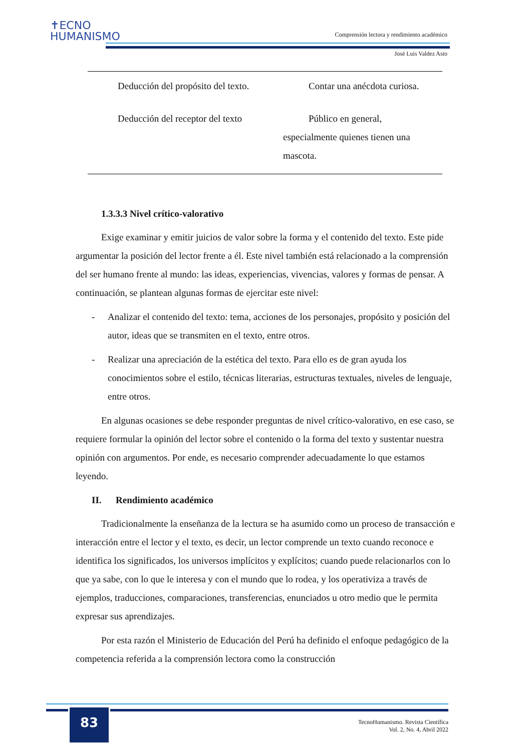✝ECNO
HUMANISMO
Comprensión lectora y rendimiento académico
José Luis Valdez Asto
| Deducción del propósito del texto. | Contar una anécdota curiosa. |
| Deducción del receptor del texto | Público en general, especialmente quienes tienen una mascota. |
1.3.3.3 Nivel crítico-valorativo
Exige examinar y emitir juicios de valor sobre la forma y el contenido del texto. Este pide argumentar la posición del lector frente a él. Este nivel también está relacionado a la comprensión del ser humano frente al mundo: las ideas, experiencias, vivencias, valores y formas de pensar. A continuación, se plantean algunas formas de ejercitar este nivel:
- Analizar el contenido del texto: tema, acciones de los personajes, propósito y posición del autor, ideas que se transmiten en el texto, entre otros.
- Realizar una apreciación de la estética del texto. Para ello es de gran ayuda los conocimientos sobre el estilo, técnicas literarias, estructuras textuales, niveles de lenguaje, entre otros.
En algunas ocasiones se debe responder preguntas de nivel crítico-valorativo, en ese caso, se requiere formular la opinión del lector sobre el contenido o la forma del texto y sustentar nuestra opinión con argumentos. Por ende, es necesario comprender adecuadamente lo que estamos leyendo.
II. Rendimiento académico
Tradicionalmente la enseñanza de la lectura se ha asumido como un proceso de transacción e interacción entre el lector y el texto, es decir, un lector comprende un texto cuando reconoce e identifica los significados, los universos implícitos y explícitos; cuando puede relacionarlos con lo que ya sabe, con lo que le interesa y con el mundo que lo rodea, y los operativiza a través de ejemplos, traducciones, comparaciones, transferencias, enunciados u otro medio que le permita expresar sus aprendizajes.
Por esta razón el Ministerio de Educación del Perú ha definido el enfoque pedagógico de la competencia referida a la comprensión lectora como la construcción
83
TecnoHumanismo. Revista Científica
Vol. 2, No. 4, Abril 2022